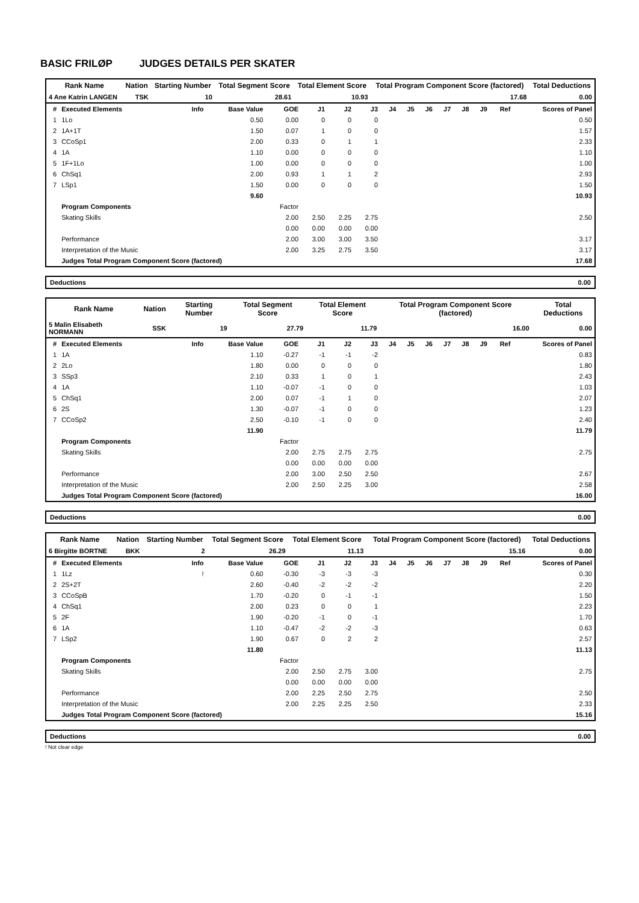BASIC FRILØP JUDGES DETAILS PER SKATER
| Rank Name | Nation | Starting Number | Total Segment Score | Total Element Score | Total Program Component Score (factored) | Total Deductions |
| --- | --- | --- | --- | --- | --- | --- |
| 4 Ane Katrin LANGEN | TSK | 10 | 28.61 | 10.93 | 17.68 | 0.00 |
| # | Executed Elements | Info | Base Value | GOE | J1 | J2 | J3 | J4 | J5 | J6 | J7 | J8 | J9 | Ref | Scores of Panel |
| 1 | 1Lo | | 0.50 | 0.00 | 0 | 0 | 0 | | | | | | | | 0.50 |
| 2 | 1A+1T | | 1.50 | 0.07 | 1 | 0 | 0 | | | | | | | | 1.57 |
| 3 | CCoSp1 | | 2.00 | 0.33 | 0 | 1 | 1 | | | | | | | | 2.33 |
| 4 | 1A | | 1.10 | 0.00 | 0 | 0 | 0 | | | | | | | | 1.10 |
| 5 | 1F+1Lo | | 1.00 | 0.00 | 0 | 0 | 0 | | | | | | | | 1.00 |
| 6 | ChSq1 | | 2.00 | 0.93 | 1 | 1 | 2 | | | | | | | | 2.93 |
| 7 | LSp1 | | 1.50 | 0.00 | 0 | 0 | 0 | | | | | | | | 1.50 |
| | | | 9.60 | | | | | | | | | | | | 10.93 |
| | Program Components | | | Factor | | | | | | | | | | | |
| | Skating Skills | | | 2.00 | 2.50 | 2.25 | 2.75 | | | | | | | | 2.50 |
| | | | | 0.00 | 0.00 | 0.00 | 0.00 | | | | | | | | |
| | Performance | | | 2.00 | 3.00 | 3.00 | 3.50 | | | | | | | | 3.17 |
| | Interpretation of the Music | | | 2.00 | 3.25 | 2.75 | 3.50 | | | | | | | | 3.17 |
| | Judges Total Program Component Score (factored) | | | | | | | | | | | | | | 17.68 |
Deductions 0.00
| Rank Name | Nation | Starting Number | Total Segment Score | Total Element Score | Total Program Component Score (factored) | Total Deductions |
| --- | --- | --- | --- | --- | --- | --- |
| 5 Malin Elisabeth NORMANN | SSK | 19 | 27.79 | 11.79 | 16.00 | 0.00 |
| # | Executed Elements | Info | Base Value | GOE | J1 | J2 | J3 | J4 | J5 | J6 | J7 | J8 | J9 | Ref | Scores of Panel |
| 1 | 1A | | 1.10 | -0.27 | -1 | -1 | -2 | | | | | | | | 0.83 |
| 2 | 2Lo | | 1.80 | 0.00 | 0 | 0 | 0 | | | | | | | | 1.80 |
| 3 | SSp3 | | 2.10 | 0.33 | 1 | 0 | 1 | | | | | | | | 2.43 |
| 4 | 1A | | 1.10 | -0.07 | -1 | 0 | 0 | | | | | | | | 1.03 |
| 5 | ChSq1 | | 2.00 | 0.07 | -1 | 1 | 0 | | | | | | | | 2.07 |
| 6 | 2S | | 1.30 | -0.07 | -1 | 0 | 0 | | | | | | | | 1.23 |
| 7 | CCoSp2 | | 2.50 | -0.10 | -1 | 0 | 0 | | | | | | | | 2.40 |
| | | | 11.90 | | | | | | | | | | | | 11.79 |
| | Program Components | | | Factor | | | | | | | | | | | |
| | Skating Skills | | | 2.00 | 2.75 | 2.75 | 2.75 | | | | | | | | 2.75 |
| | | | | 0.00 | 0.00 | 0.00 | 0.00 | | | | | | | | |
| | Performance | | | 2.00 | 3.00 | 2.50 | 2.50 | | | | | | | | 2.67 |
| | Interpretation of the Music | | | 2.00 | 2.50 | 2.25 | 3.00 | | | | | | | | 2.58 |
| | Judges Total Program Component Score (factored) | | | | | | | | | | | | | | 16.00 |
Deductions 0.00
| Rank Name | Nation | Starting Number | Total Segment Score | Total Element Score | Total Program Component Score (factored) | Total Deductions |
| --- | --- | --- | --- | --- | --- | --- |
| 6 Birgitte BORTNE | BKK | 2 | 26.29 | 11.13 | 15.16 | 0.00 |
| # | Executed Elements | Info | Base Value | GOE | J1 | J2 | J3 | J4 | J5 | J6 | J7 | J8 | J9 | Ref | Scores of Panel |
| 1 | 1Lz | ! | 0.60 | -0.30 | -3 | -3 | -3 | | | | | | | | 0.30 |
| 2 | 2S+2T | | 2.60 | -0.40 | -2 | -2 | -2 | | | | | | | | 2.20 |
| 3 | CCoSpB | | 1.70 | -0.20 | 0 | -1 | -1 | | | | | | | | 1.50 |
| 4 | ChSq1 | | 2.00 | 0.23 | 0 | 0 | 1 | | | | | | | | 2.23 |
| 5 | 2F | | 1.90 | -0.20 | -1 | 0 | -1 | | | | | | | | 1.70 |
| 6 | 1A | | 1.10 | -0.47 | -2 | -2 | -3 | | | | | | | | 0.63 |
| 7 | LSp2 | | 1.90 | 0.67 | 0 | 2 | 2 | | | | | | | | 2.57 |
| | | | 11.80 | | | | | | | | | | | | 11.13 |
| | Program Components | | | Factor | | | | | | | | | | | |
| | Skating Skills | | | 2.00 | 2.50 | 2.75 | 3.00 | | | | | | | | 2.75 |
| | | | | 0.00 | 0.00 | 0.00 | 0.00 | | | | | | | | |
| | Performance | | | 2.00 | 2.25 | 2.50 | 2.75 | | | | | | | | 2.50 |
| | Interpretation of the Music | | | 2.00 | 2.25 | 2.25 | 2.50 | | | | | | | | 2.33 |
| | Judges Total Program Component Score (factored) | | | | | | | | | | | | | | 15.16 |
Deductions 0.00
! Not clear edge